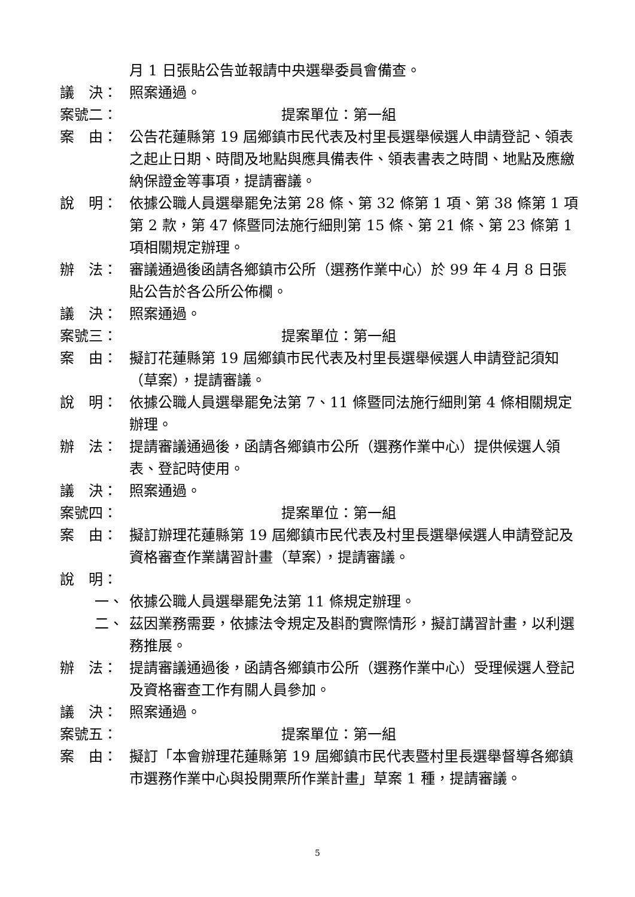月 1 日張貼公告並報請中央選舉委員會備查。
議　決： 照案通過。
案號二： 提案單位：第一組
案　由： 公告花蓮縣第 19 屆鄉鎮市民代表及村里長選舉候選人申請登記、領表之起止日期、時間及地點與應具備表件、領表書表之時間、地點及應繳納保證金等事項，提請審議。
說　明： 依據公職人員選舉罷免法第 28 條、第 32 條第 1 項、第 38 條第 1 項第 2 款，第 47 條暨同法施行細則第 15 條、第 21 條、第 23 條第 1 項相關規定辦理。
辦　法： 審議通過後函請各鄉鎮市公所（選務作業中心）於 99 年 4 月 8 日張貼公告於各公所公佈欄。
議　決： 照案通過。
案號三： 提案單位：第一組
案　由： 擬訂花蓮縣第 19 屆鄉鎮市民代表及村里長選舉候選人申請登記須知（草案），提請審議。
說　明： 依據公職人員選舉罷免法第 7、11 條暨同法施行細則第 4 條相關規定辦理。
辦　法： 提請審議通過後，函請各鄉鎮市公所（選務作業中心）提供候選人領表、登記時使用。
議　決： 照案通過。
案號四： 提案單位：第一組
案　由： 擬訂辦理花蓮縣第 19 屆鄉鎮市民代表及村里長選舉候選人申請登記及資格審查作業講習計畫（草案），提請審議。
說　明：
一、 依據公職人員選舉罷免法第 11 條規定辦理。
二、 茲因業務需要，依據法令規定及斟酌實際情形，擬訂講習計畫，以利選務推展。
辦　法： 提請審議通過後，函請各鄉鎮市公所（選務作業中心）受理候選人登記及資格審查工作有關人員參加。
議　決： 照案通過。
案號五： 提案單位：第一組
案　由： 擬訂「本會辦理花蓮縣第 19 屆鄉鎮市民代表暨村里長選舉督導各鄉鎮市選務作業中心與投開票所作業計畫」草案 1 種，提請審議。
5